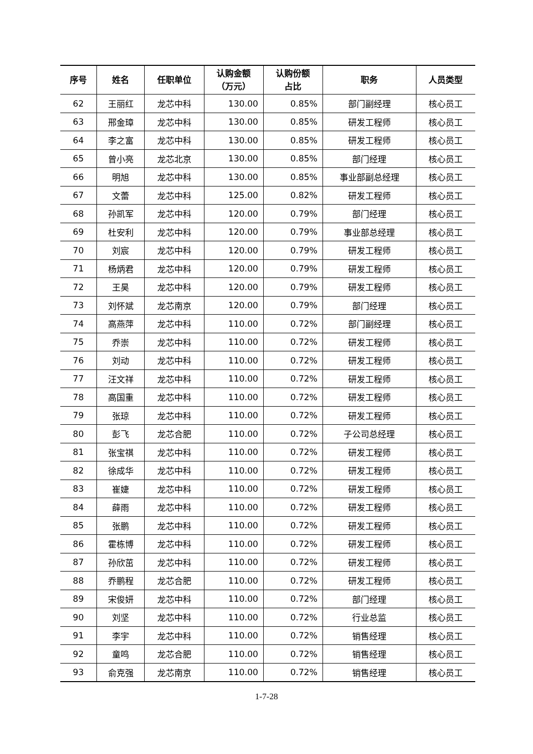| 序号 | 姓名 | 任职单位 | 认购金额 （万元） | 认购份额 占比 | 职务 | 人员类型 |
| --- | --- | --- | --- | --- | --- | --- |
| 62 | 王丽红 | 龙芯中科 | 130.00 | 0.85% | 部门副经理 | 核心员工 |
| 63 | 邢金璋 | 龙芯中科 | 130.00 | 0.85% | 研发工程师 | 核心员工 |
| 64 | 李之富 | 龙芯中科 | 130.00 | 0.85% | 研发工程师 | 核心员工 |
| 65 | 曾小亮 | 龙芯北京 | 130.00 | 0.85% | 部门经理 | 核心员工 |
| 66 | 明旭 | 龙芯中科 | 130.00 | 0.85% | 事业部副总经理 | 核心员工 |
| 67 | 文蕾 | 龙芯中科 | 125.00 | 0.82% | 研发工程师 | 核心员工 |
| 68 | 孙凯军 | 龙芯中科 | 120.00 | 0.79% | 部门经理 | 核心员工 |
| 69 | 杜安利 | 龙芯中科 | 120.00 | 0.79% | 事业部总经理 | 核心员工 |
| 70 | 刘宸 | 龙芯中科 | 120.00 | 0.79% | 研发工程师 | 核心员工 |
| 71 | 杨炳君 | 龙芯中科 | 120.00 | 0.79% | 研发工程师 | 核心员工 |
| 72 | 王昊 | 龙芯中科 | 120.00 | 0.79% | 研发工程师 | 核心员工 |
| 73 | 刘怀斌 | 龙芯南京 | 120.00 | 0.79% | 部门经理 | 核心员工 |
| 74 | 高燕萍 | 龙芯中科 | 110.00 | 0.72% | 部门副经理 | 核心员工 |
| 75 | 乔崇 | 龙芯中科 | 110.00 | 0.72% | 研发工程师 | 核心员工 |
| 76 | 刘动 | 龙芯中科 | 110.00 | 0.72% | 研发工程师 | 核心员工 |
| 77 | 汪文祥 | 龙芯中科 | 110.00 | 0.72% | 研发工程师 | 核心员工 |
| 78 | 高国重 | 龙芯中科 | 110.00 | 0.72% | 研发工程师 | 核心员工 |
| 79 | 张琼 | 龙芯中科 | 110.00 | 0.72% | 研发工程师 | 核心员工 |
| 80 | 彭飞 | 龙芯合肥 | 110.00 | 0.72% | 子公司总经理 | 核心员工 |
| 81 | 张宝祺 | 龙芯中科 | 110.00 | 0.72% | 研发工程师 | 核心员工 |
| 82 | 徐成华 | 龙芯中科 | 110.00 | 0.72% | 研发工程师 | 核心员工 |
| 83 | 崔婕 | 龙芯中科 | 110.00 | 0.72% | 研发工程师 | 核心员工 |
| 84 | 薛雨 | 龙芯中科 | 110.00 | 0.72% | 研发工程师 | 核心员工 |
| 85 | 张鹏 | 龙芯中科 | 110.00 | 0.72% | 研发工程师 | 核心员工 |
| 86 | 霍栋博 | 龙芯中科 | 110.00 | 0.72% | 研发工程师 | 核心员工 |
| 87 | 孙欣茁 | 龙芯中科 | 110.00 | 0.72% | 研发工程师 | 核心员工 |
| 88 | 乔鹏程 | 龙芯合肥 | 110.00 | 0.72% | 研发工程师 | 核心员工 |
| 89 | 宋俊妍 | 龙芯中科 | 110.00 | 0.72% | 部门经理 | 核心员工 |
| 90 | 刘坚 | 龙芯中科 | 110.00 | 0.72% | 行业总监 | 核心员工 |
| 91 | 李宇 | 龙芯中科 | 110.00 | 0.72% | 销售经理 | 核心员工 |
| 92 | 童鸣 | 龙芯合肥 | 110.00 | 0.72% | 销售经理 | 核心员工 |
| 93 | 俞克强 | 龙芯南京 | 110.00 | 0.72% | 销售经理 | 核心员工 |
1-7-28